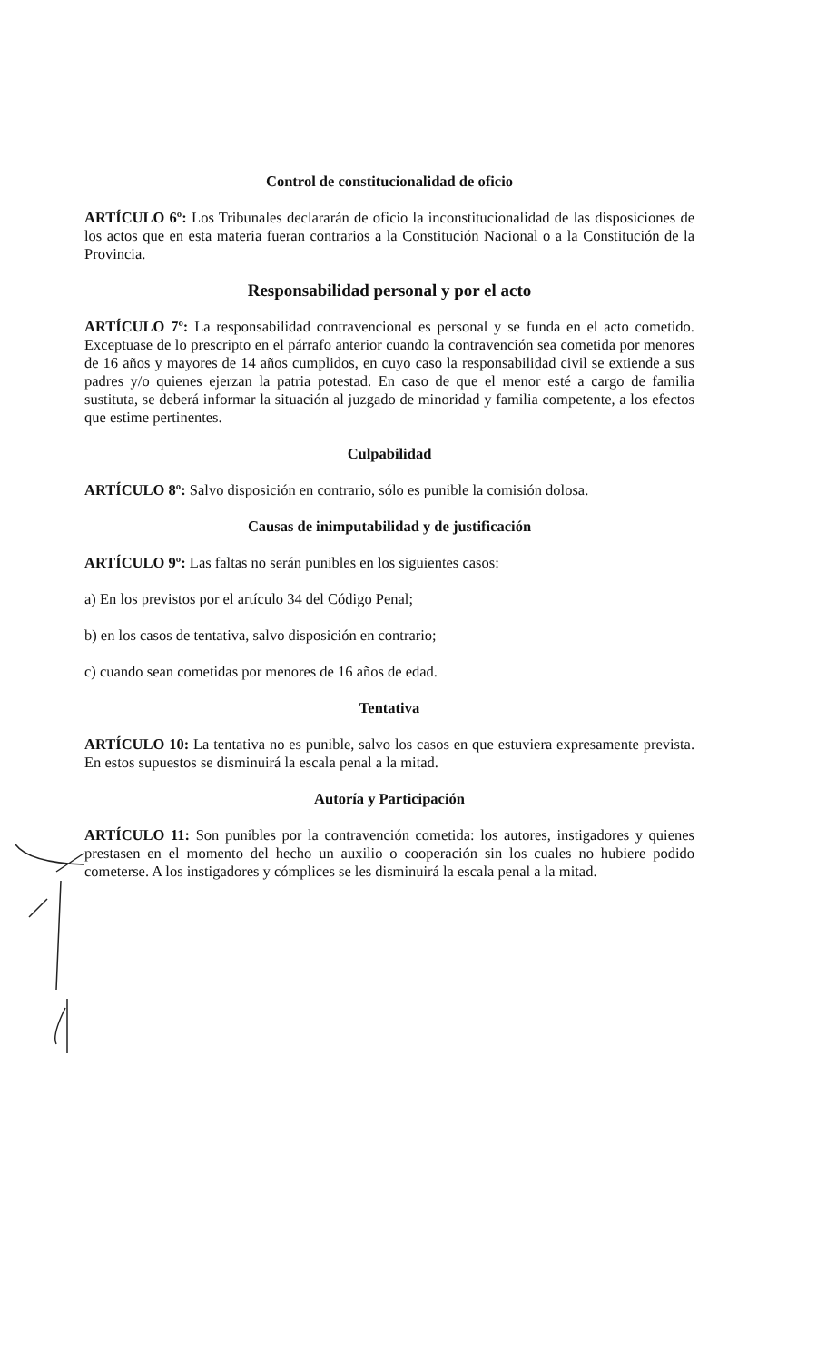Control de constitucionalidad de oficio
ARTÍCULO 6º: Los Tribunales declararán de oficio la inconstitucionalidad de las disposiciones de los actos que en esta materia fueran contrarios a la Constitución Nacional o a la Constitución de la Provincia.
Responsabilidad personal y por el acto
ARTÍCULO 7º: La responsabilidad contravencional es personal y se funda en el acto cometido. Exceptuase de lo prescripto en el párrafo anterior cuando la contravención sea cometida por menores de 16 años y mayores de 14 años cumplidos, en cuyo caso la responsabilidad civil se extiende a sus padres y/o quienes ejerzan la patria potestad. En caso de que el menor esté a cargo de familia sustituta, se deberá informar la situación al juzgado de minoridad y familia competente, a los efectos que estime pertinentes.
Culpabilidad
ARTÍCULO 8º: Salvo disposición en contrario, sólo es punible la comisión dolosa.
Causas de inimputabilidad y de justificación
ARTÍCULO 9º: Las faltas no serán punibles en los siguientes casos:
a) En los previstos por el artículo 34 del Código Penal;
b) en los casos de tentativa, salvo disposición en contrario;
c) cuando sean cometidas por menores de 16 años de edad.
Tentativa
ARTÍCULO 10: La tentativa no es punible, salvo los casos en que estuviera expresamente prevista. En estos supuestos se disminuirá la escala penal a la mitad.
Autoría y Participación
ARTÍCULO 11: Son punibles por la contravención cometida: los autores, instigadores y quienes prestasen en el momento del hecho un auxilio o cooperación sin los cuales no hubiere podido cometerse. A los instigadores y cómplices se les disminuirá la escala penal a la mitad.